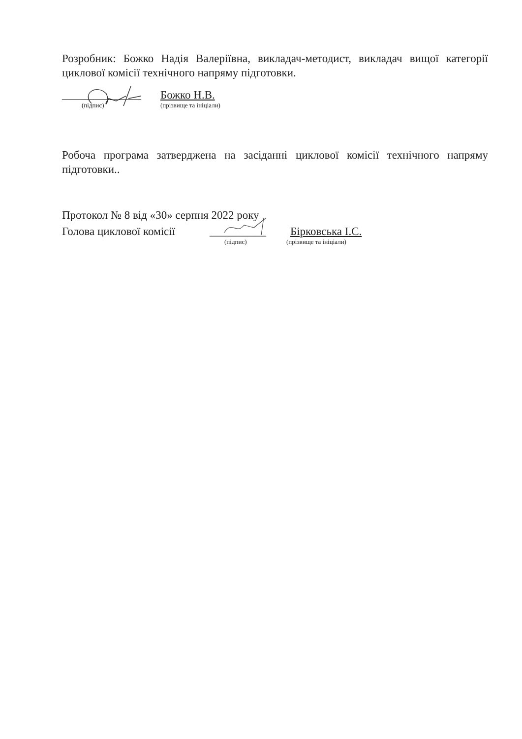Розробник: Божко Надія Валеріївна, викладач-методист, викладач вищої категорії циклової комісії технічного напряму підготовки.
______________ Божко Н.В.
(підпис) (прізвище та ініціали)
Робоча програма затверджена на засіданні циклової комісії технічного напряму підготовки..
Протокол № 8 від «30» серпня 2022 року
Голова циклової комісії __________ Бірковська І.С.
(підпис) (прізвище та ініціали)